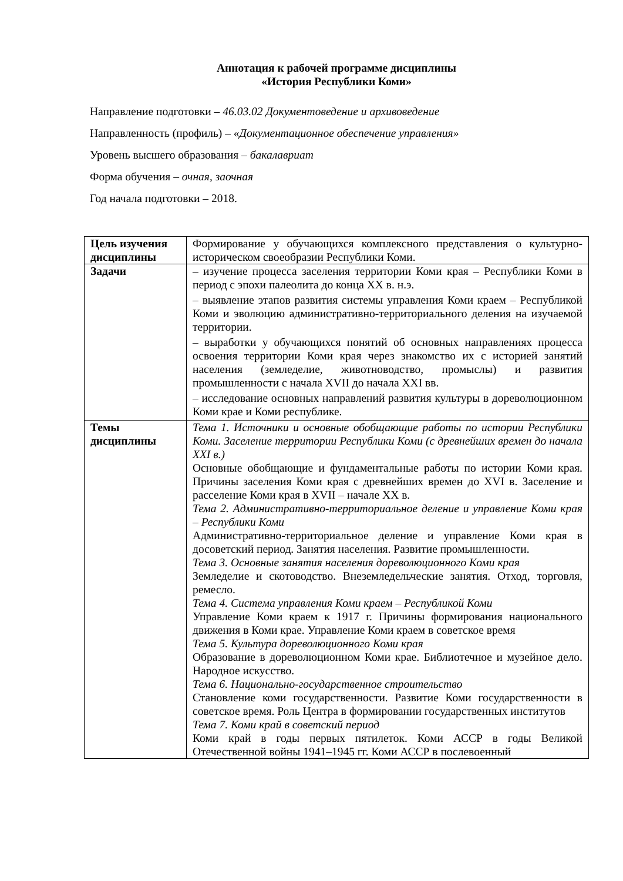Аннотация к рабочей программе дисциплины
«История Республики Коми»
Направление подготовки – 46.03.02 Документоведение и архивоведение
Направленность (профиль) – «Документационное обеспечение управления»
Уровень высшего образования – бакалавриат
Форма обучения – очная, заочная
Год начала подготовки – 2018.
| Цель изучения дисциплины | Формирование у обучающихся комплексного представления о культурно-историческом своеобразии Республики Коми. |
| Задачи | – изучение процесса заселения территории Коми края – Республики Коми в период с эпохи палеолита до конца XX в. н.э. – выявление этапов развития системы управления Коми краем – Республикой Коми и эволюцию административно-территориального деления на изучаемой территории. – выработки у обучающихся понятий об основных направлениях процесса освоения территории Коми края через знакомство их с историей занятий населения (земледелие, животноводство, промыслы) и развития промышленности с начала XVII до начала XXI вв. – исследование основных направлений развития культуры в дореволюционном Коми крае и Коми республике. |
| Темы дисциплины | Тема 1. Источники и основные обобщающие работы по истории Республики Коми. Заселение территории Республики Коми (с древнейших времен до начала XXI в.) Основные обобщающие и фундаментальные работы по истории Коми края. Причины заселения Коми края с древнейших времен до XVI в. Заселение и расселение Коми края в XVII – начале XX в. Тема 2. Административно-территориальное деление и управление Коми края – Республики Коми Административно-территориальное деление и управление Коми края в досоветский период. Занятия населения. Развитие промышленности. Тема 3. Основные занятия населения дореволюционного Коми края Земледелие и скотоводство. Внеземледельческие занятия. Отход, торговля, ремесло. Тема 4. Система управления Коми краем – Республикой Коми Управление Коми краем к 1917 г. Причины формирования национального движения в Коми крае. Управление Коми краем в советское время Тема 5. Культура дореволюционного Коми края Образование в дореволюционном Коми крае. Библиотечное и музейное дело. Народное искусство. Тема 6. Национально-государственное строительство Становление коми государственности. Развитие Коми государственности в советское время. Роль Центра в формировании государственных институтов Тема 7. Коми край в советский период Коми край в годы первых пятилеток. Коми АССР в годы Великой Отечественной войны 1941–1945 гг. Коми АССР в послевоенный |